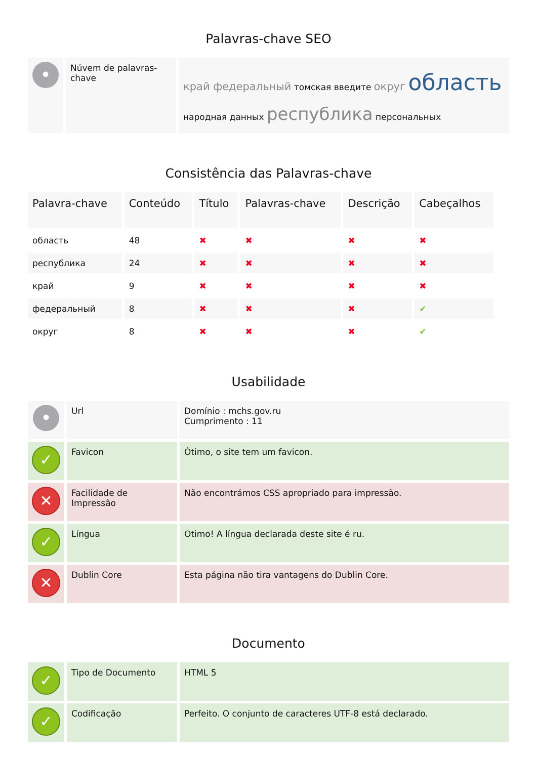Palavras-chave SEO
| • | Núvem de palavras-chave | край федеральный томская введите округ область народная данных республика персональных |
Consistência das Palavras-chave
| Palavra-chave | Conteúdo | Título | Palavras-chave | Descrição | Cabeçalhos |
| --- | --- | --- | --- | --- | --- |
| область | 48 | ✖ | ✖ | ✖ | ✖ |
| республика | 24 | ✖ | ✖ | ✖ | ✖ |
| край | 9 | ✖ | ✖ | ✖ | ✖ |
| федеральный | 8 | ✖ | ✖ | ✖ | ✔ |
| округ | 8 | ✖ | ✖ | ✖ | ✔ |
Usabilidade
| • | Url | Domínio : mchs.gov.ru Cumprimento : 11 |
| ✓ | Favicon | Ótimo, o site tem um favicon. |
| ✕ | Facilidade de Impressão | Não encontrámos CSS apropriado para impressão. |
| ✓ | Língua | Otimo! A língua declarada deste site é ru. |
| ✕ | Dublin Core | Esta página não tira vantagens do Dublin Core. |
Documento
| ✓ | Tipo de Documento | HTML 5 |
| ✓ | Codificação | Perfeito. O conjunto de caracteres UTF-8 está declarado. |